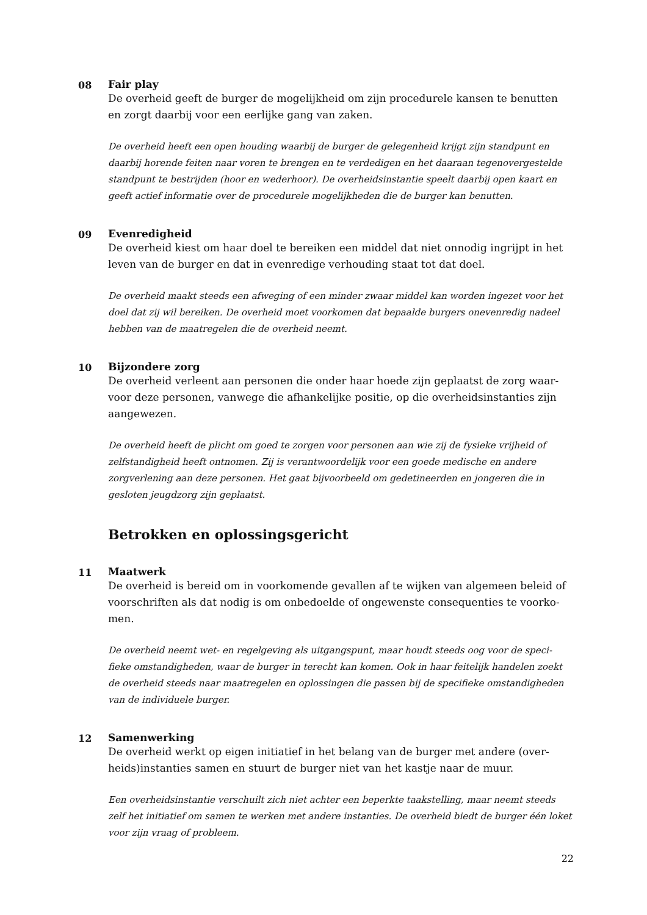08 Fair play
De overheid geeft de burger de mogelijkheid om zijn procedurele kansen te benutten en zorgt daarbij voor een eerlijke gang van zaken.
De overheid heeft een open houding waarbij de burger de gelegenheid krijgt zijn standpunt en daarbij horende feiten naar voren te brengen en te verdedigen en het daaraan tegenovergestelde standpunt te bestrijden (hoor en wederhoor). De overheidsinstantie speelt daarbij open kaart en geeft actief informatie over de procedurele mogelijkheden die de burger kan benutten.
09 Evenredigheid
De overheid kiest om haar doel te bereiken een middel dat niet onnodig ingrijpt in het leven van de burger en dat in evenredige verhouding staat tot dat doel.
De overheid maakt steeds een afweging of een minder zwaar middel kan worden ingezet voor het doel dat zij wil bereiken. De overheid moet voorkomen dat bepaalde burgers onevenredig nadeel hebben van de maatregelen die de overheid neemt.
10 Bijzondere zorg
De overheid verleent aan personen die onder haar hoede zijn geplaatst de zorg waar-voor deze personen, vanwege die afhankelijke positie, op die overheidsinstanties zijn aangewezen.
De overheid heeft de plicht om goed te zorgen voor personen aan wie zij de fysieke vrijheid of zelfstandigheid heeft ontnomen. Zij is verantwoordelijk voor een goede medische en andere zorgverlening aan deze personen. Het gaat bijvoorbeeld om gedetineerden en jongeren die in gesloten jeugdzorg zijn geplaatst.
Betrokken en oplossingsgericht
11 Maatwerk
De overheid is bereid om in voorkomende gevallen af te wijken van algemeen beleid of voorschriften als dat nodig is om onbedoelde of ongewenste consequenties te voorko-men.
De overheid neemt wet- en regelgeving als uitgangspunt, maar houdt steeds oog voor de speci-fieke omstandigheden, waar de burger in terecht kan komen. Ook in haar feitelijk handelen zoekt de overheid steeds naar maatregelen en oplossingen die passen bij de specifieke omstandigheden van de individuele burger.
12 Samenwerking
De overheid werkt op eigen initiatief in het belang van de burger met andere (over-heids)instanties samen en stuurt de burger niet van het kastje naar de muur.
Een overheidsinstantie verschuilt zich niet achter een beperkte taakstelling, maar neemt steeds zelf het initiatief om samen te werken met andere instanties. De overheid biedt de burger één loket voor zijn vraag of probleem.
22